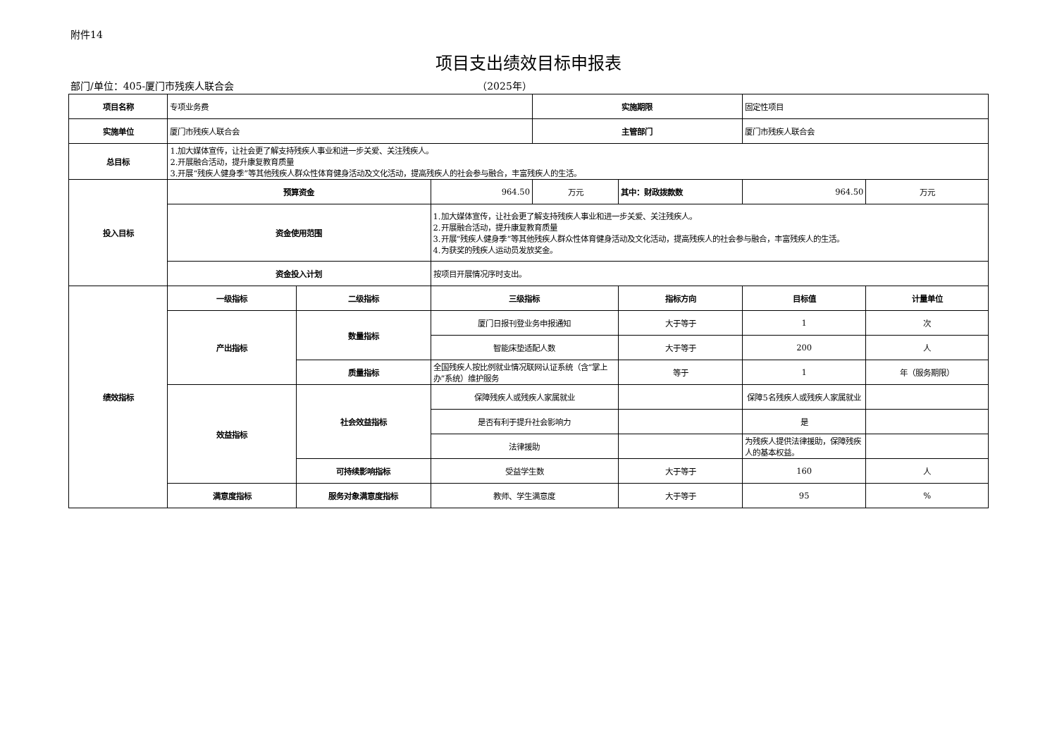附件14
项目支出绩效目标申报表
部门/单位：405-厦门市残疾人联合会 （2025年）
| 项目名称 | 专项业务费 | | | 实施期限 | | 固定性项目 | |
| 实施单位 | 厦门市残疾人联合会 | | | 主管部门 | | 厦门市残疾人联合会 | |
| 总目标 | 1.加大媒体宣传，让社会更了解支持残疾人事业和进一步关爱、关注残疾人。 2.开展融合活动，提升康复教育质量 3.开展“残疾人健身季”等其他残疾人群众性体育健身活动及文化活动，提高残疾人的社会参与融合，丰富残疾人的生活。 | | | | | | |
| 投入目标 | 预算资金 | | 964.50 | 万元 | 其中：财政拨款数 | 964.50 | 万元 |
| | 资金使用范围 | | 1.加大媒体宣传，让社会更了解支持残疾人事业和进一步关爱、关注残疾人。 2.开展融合活动，提升康复教育质量 3.开展“残疾人健身季”等其他残疾人群众性体育健身活动及文化活动，提高残疾人的社会参与融合，丰富残疾人的生活。 4.为获奖的残疾人运动员发放奖金。 | | | | |
| | 资金投入计划 | | 按项目开展情况序时支出。 | | | | |
| 绩效指标 | 一级指标 | 二级指标 | 三级指标 | | 指标方向 | 目标值 | 计量单位 |
| | 产出指标 | 数量指标 | 厦门日报刊登业务申报通知 | | 大于等于 | 1 | 次 |
| | | | 智能床垫适配人数 | | 大于等于 | 200 | 人 |
| | | 质量指标 | 全国残疾人按比例就业情况联网认证系统（含“掌上办”系统）维护服务 | | 等于 | 1 | 年（服务期限） |
| | 效益指标 | 社会效益指标 | 保障残疾人或残疾人家属就业 | | | 保障5名残疾人或残疾人家属就业 | |
| | | | 是否有利于提升社会影响力 | | | 是 | |
| | | | 法律援助 | | | 为残疾人提供法律援助，保障残疾人的基本权益。 | |
| | | 可持续影响指标 | 受益学生数 | | 大于等于 | 160 | 人 |
| | 满意度指标 | 服务对象满意度指标 | 教师、学生满意度 | | 大于等于 | 95 | % |